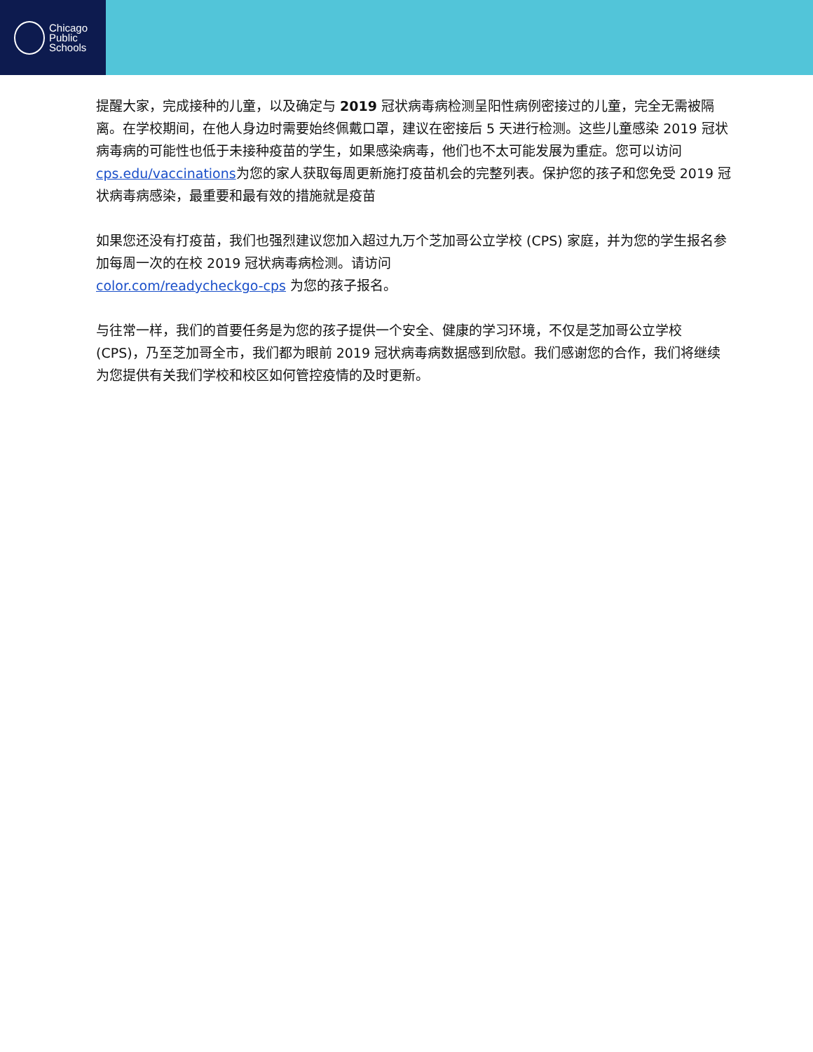Chicago
Public
Schools
提醒大家，完成接种的儿童，以及确定与 2019 冠状病毒病检测呈阳性病例密接过的儿童，完全无需被隔离。在学校期间，在他人身边时需要始终佩戴口罩，建议在密接后 5 天进行检测。这些儿童感染 2019 冠状病毒病的可能性也低于未接种疫苗的学生，如果感染病毒，他们也不太可能发展为重症。您可以访问cps.edu/vaccinations为您的家人获取每周更新施打疫苗机会的完整列表。保护您的孩子和您免受 2019 冠状病毒病感染，最重要和最有效的措施就是疫苗
如果您还没有打疫苗，我们也强烈建议您加入超过九万个芝加哥公立学校 (CPS) 家庭，并为您的学生报名参加每周一次的在校 2019 冠状病毒病检测。请访问
color.com/readycheckgo-cps 为您的孩子报名。
与往常一样，我们的首要任务是为您的孩子提供一个安全、健康的学习环境，不仅是芝加哥公立学校 (CPS)，乃至芝加哥全市，我们都为眼前 2019 冠状病毒病数据感到欣慰。我们感谢您的合作，我们将继续为您提供有关我们学校和校区如何管控疫情的及时更新。